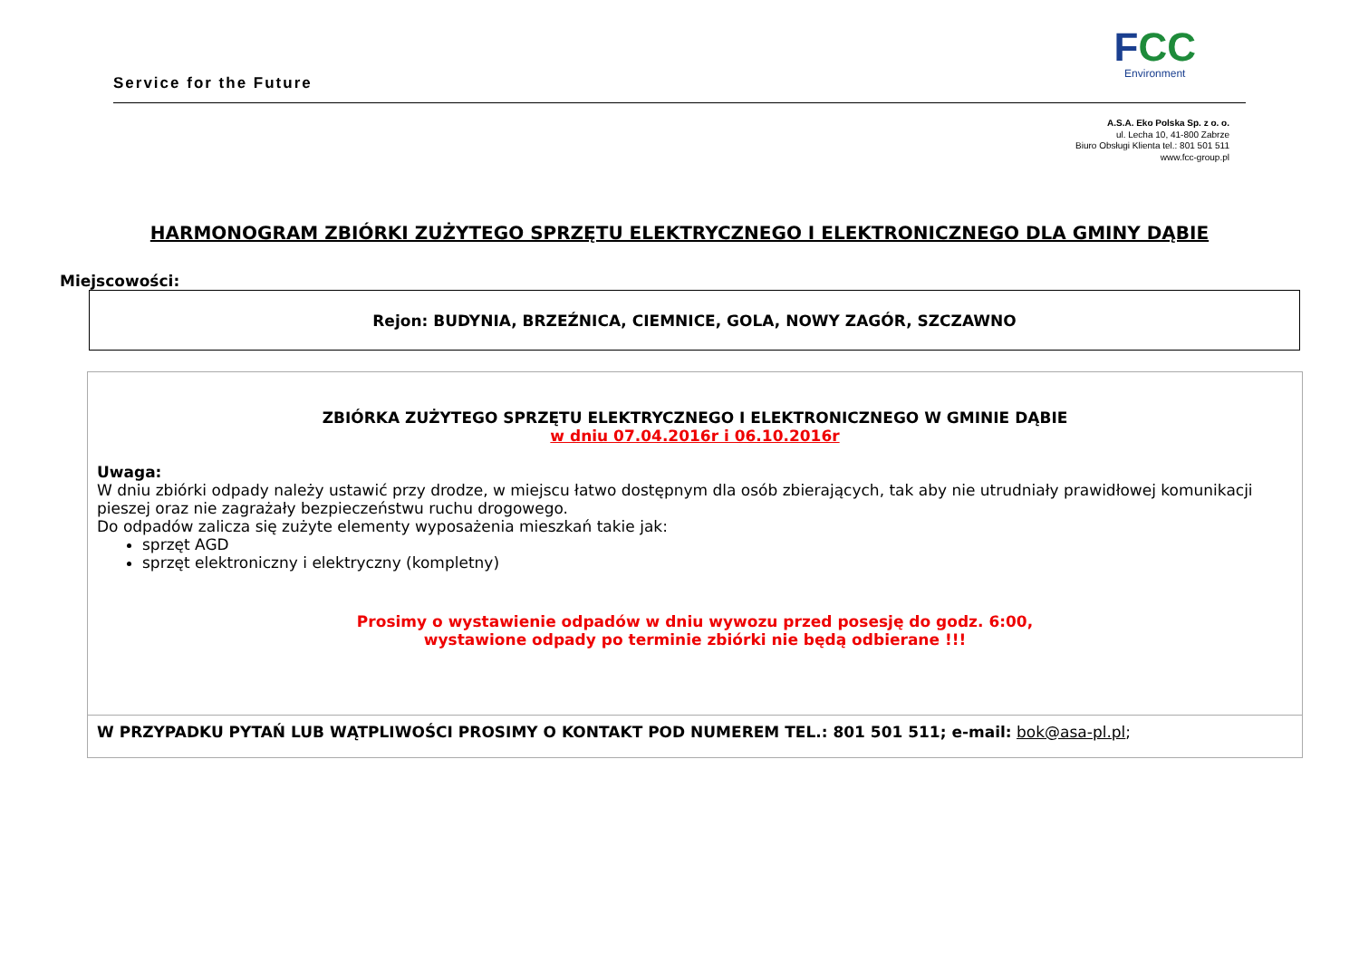Service for the Future
FCC
Environment
A.S.A. Eko Polska Sp. z o. o.
ul. Lecha 10, 41-800 Zabrze
Biuro Obsługi Klienta tel.: 801 501 511
www.fcc-group.pl
HARMONOGRAM ZBIÓRKI ZUŻYTEGO SPRZĘTU ELEKTRYCZNEGO I ELEKTRONICZNEGO DLA GMINY DĄBIE
Miejscowości:
Rejon: BUDYNIA, BRZEŹNICA, CIEMNICE, GOLA, NOWY ZAGÓR, SZCZAWNO
| ZBIÓRKA ZUŻYTEGO SPRZĘTU ELEKTRYCZNEGO I ELEKTRONICZNEGO W GMINIE DĄBIE w dniu 07.04.2016r i 06.10.2016r Uwaga: W dniu zbiórki odpady należy ustawić przy drodze, w miejscu łatwo dostępnym dla osób zbierających, tak aby nie utrudniały prawidłowej komunikacji pieszej oraz nie zagrażały bezpieczeństwu ruchu drogowego. Do odpadów zalicza się zużyte elementy wyposażenia mieszkań takie jak: sprzęt AGD sprzęt elektroniczny i elektryczny (kompletny) Prosimy o wystawienie odpadów w dniu wywozu przed posesję do godz. 6:00, wystawione odpady po terminie zbiórki nie będą odbierane !!! |
| W PRZYPADKU PYTAŃ LUB WĄTPLIWOŚCI PROSIMY O KONTAKT POD NUMEREM TEL.: 801 501 511; e-mail: bok@asa-pl.pl ; |